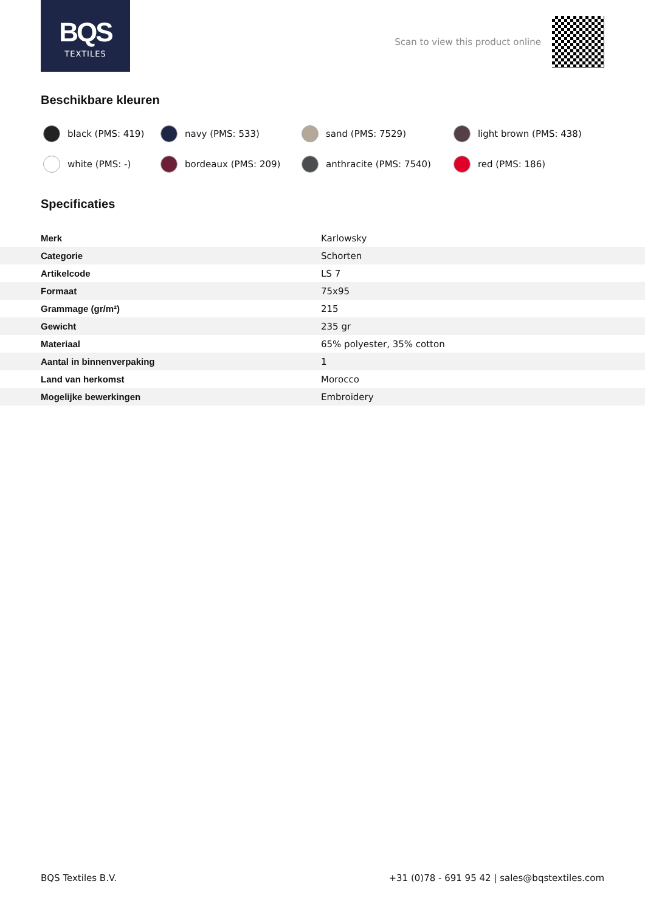BQS
TEXTILES
Scan to view this product online
Beschikbare kleuren
black (PMS: 419)
navy (PMS: 533)
sand (PMS: 7529)
light brown (PMS: 438)
white (PMS: -)
bordeaux (PMS: 209)
anthracite (PMS: 7540)
red (PMS: 186)
Specificaties
| Merk | Karlowsky |
| Categorie | Schorten |
| Artikelcode | LS 7 |
| Formaat | 75x95 |
| Grammage (gr/m²) | 215 |
| Gewicht | 235 gr |
| Materiaal | 65% polyester, 35% cotton |
| Aantal in binnenverpaking | 1 |
| Land van herkomst | Morocco |
| Mogelijke bewerkingen | Embroidery |
BQS Textiles B.V. +31 (0)78 - 691 95 42 | sales@bqstextiles.com